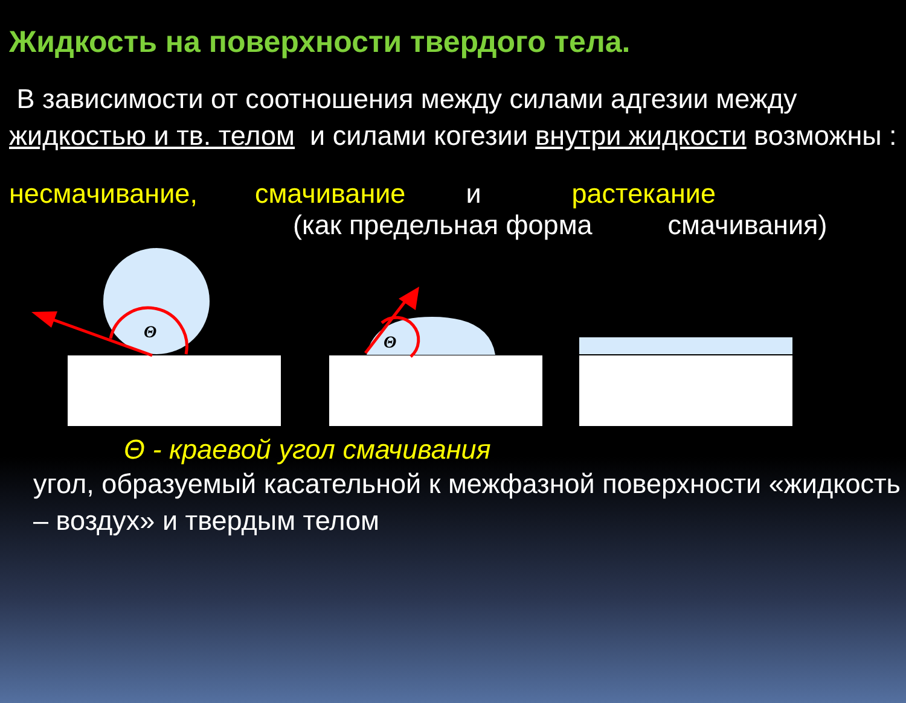Жидкость на поверхности твердого тела.
В зависимости от соотношения между силами адгезии между жидкостью и тв. телом и силами когезии внутри жидкости возможны :
несмачивание, смачивание и растекание
(как предельная форма смачивания)
Θ
Θ
Θ - краевой угол смачивания
угол, образуемый касательной к межфазной поверхности «жидкость – воздух» и твердым телом